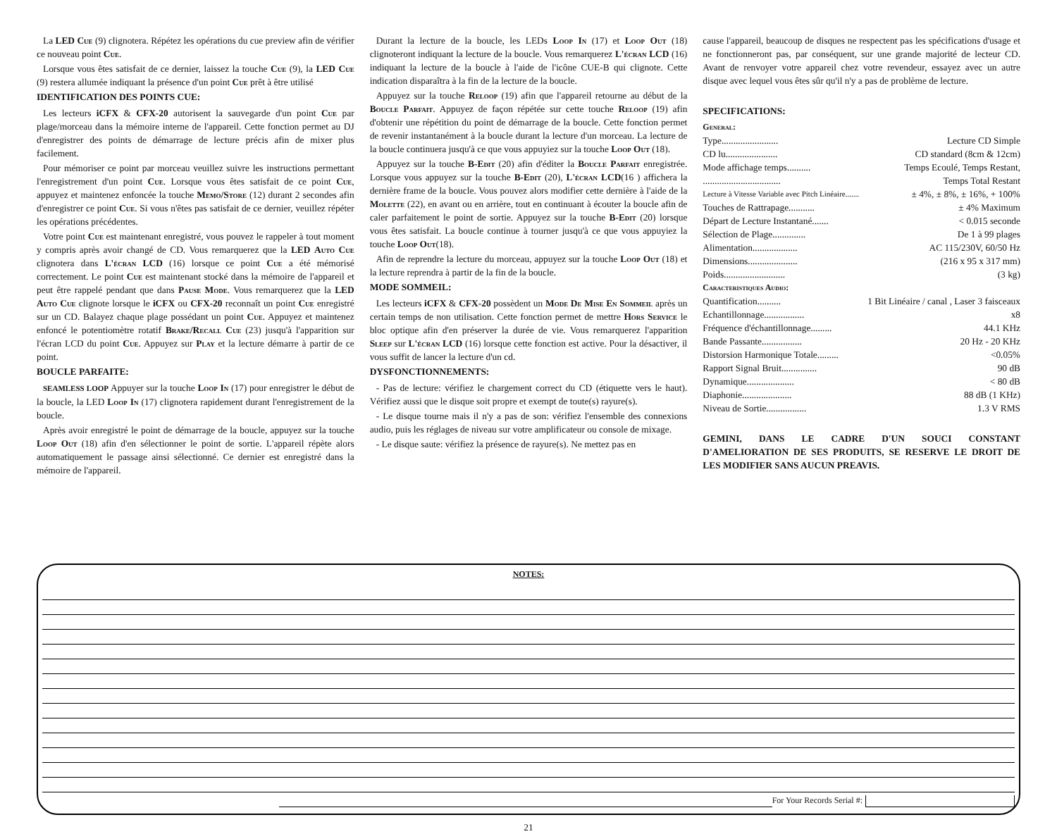La LED Cue (9) clignotera. Répétez les opérations du cue preview afin de vérifier ce nouveau point Cue.
Lorsque vous êtes satisfait de ce dernier, laissez la touche Cue (9), la LED Cue (9) restera allumée indiquant la présence d'un point Cue prêt à être utilisé
IDENTIFICATION DES POINTS CUE:
Les lecteurs iCFX & CFX-20 autorisent la sauvegarde d'un point Cue par plage/morceau dans la mémoire interne de l'appareil. Cette fonction permet au DJ d'enregistrer des points de démarrage de lecture précis afin de mixer plus facilement.
Pour mémoriser ce point par morceau veuillez suivre les instructions permettant l'enregistrement d'un point Cue. Lorsque vous êtes satisfait de ce point Cue, appuyez et maintenez enfoncée la touche Memo/Store (12) durant 2 secondes afin d'enregistrer ce point Cue. Si vous n'êtes pas satisfait de ce dernier, veuillez répéter les opérations précédentes.
Votre point Cue est maintenant enregistré, vous pouvez le rappeler à tout moment y compris après avoir changé de CD. Vous remarquerez que la LED Auto Cue clignotera dans L'écran LCD (16) lorsque ce point Cue a été mémorisé correctement. Le point Cue est maintenant stocké dans la mémoire de l'appareil et peut être rappelé pendant que dans Pause Mode. Vous remarquerez que la LED Auto Cue clignote lorsque le iCFX ou CFX-20 reconnaît un point Cue enregistré sur un CD. Balayez chaque plage possédant un point Cue. Appuyez et maintenez enfoncé le potentiomètre rotatif Brake/Recall Cue (23) jusqu'à l'apparition sur l'écran LCD du point Cue. Appuyez sur Play et la lecture démarre à partir de ce point.
BOUCLE PARFAITE:
SEAMLESS LOOP Appuyer sur la touche Loop In (17) pour enregistrer le début de la boucle, la LED Loop In (17) clignotera rapidement durant l'enregistrement de la boucle.
Après avoir enregistré le point de démarrage de la boucle, appuyez sur la touche Loop Out (18) afin d'en sélectionner le point de sortie. L'appareil répète alors automatiquement le passage ainsi sélectionné. Ce dernier est enregistré dans la mémoire de l'appareil.
Durant la lecture de la boucle, les LEDs Loop In (17) et Loop Out (18) clignoteront indiquant la lecture de la boucle. Vous remarquerez L'écran LCD (16) indiquant la lecture de la boucle à l'aide de l'icône CUE-B qui clignote. Cette indication disparaîtra à la fin de la lecture de la boucle.
Appuyez sur la touche Reloop (19) afin que l'appareil retourne au début de la Boucle Parfait. Appuyez de façon répétée sur cette touche Reloop (19) afin d'obtenir une répétition du point de démarrage de la boucle. Cette fonction permet de revenir instantanément à la boucle durant la lecture d'un morceau. La lecture de la boucle continuera jusqu'à ce que vous appuyiez sur la touche Loop Out (18).
Appuyez sur la touche B-E dit (20) afin d'éditer la Boucle Parfait enregistrée. Lorsque vous appuyez sur la touche B-E dit (20), L'écran LCD(16 ) affichera la dernière frame de la boucle. Vous pouvez alors modifier cette dernière à l'aide de la Molette (22), en avant ou en arrière, tout en continuant à écouter la boucle afin de caler parfaitement le point de sortie. Appuyez sur la touche B-E dit (20) lorsque vous êtes satisfait. La boucle continue à tourner jusqu'à ce que vous appuyiez la touche Loop Out(18).
Afin de reprendre la lecture du morceau, appuyez sur la touche Loop Out (18) et la lecture reprendra à partir de la fin de la boucle.
MODE SOMMEIL:
Les lecteurs iCFX & CFX-20 possèdent un Mode De Mise En Sommeil après un certain temps de non utilisation. Cette fonction permet de mettre Hors Service le bloc optique afin d'en préserver la durée de vie. Vous remarquerez l'apparition Sleep sur L'écran LCD (16) lorsque cette fonction est active. Pour la désactiver, il vous suffit de lancer la lecture d'un cd.
DYSFONCTIONNEMENTS:
- Pas de lecture: vérifiez le chargement correct du CD (étiquette vers le haut). Vérifiez aussi que le disque soit propre et exempt de toute(s) rayure(s).
- Le disque tourne mais il n'y a pas de son: vérifiez l'ensemble des connexions audio, puis les réglages de niveau sur votre amplificateur ou console de mixage.
- Le disque saute: vérifiez la présence de rayure(s). Ne mettez pas en
cause l'appareil, beaucoup de disques ne respectent pas les spécifications d'usage et ne fonctionneront pas, par conséquent, sur une grande majorité de lecteur CD. Avant de renvoyer votre appareil chez votre revendeur, essayez avec un autre disque avec lequel vous êtes sûr qu'il n'y a pas de problème de lecture.
SPECIFICATIONS:
General:
| Type........................ | Lecture CD Simple |
| CD lu...................... | CD standard (8cm & 12cm) |
| Mode affichage temps.......... | Temps Ecoulé, Temps Restant, |
| ................................. | Temps Total Restant |
| Lecture à Vitesse Variable avec Pitch Linéaire....... | ± 4%, ± 8%, ± 16%, + 100% |
| Touches de Rattrapage........... | ± 4% Maximum |
| Départ de Lecture Instantané....... | < 0.015 seconde |
| Sélection de Plage.............. | De 1 à 99 plages |
| Alimentation................... | AC 115/230V, 60/50 Hz |
| Dimensions..................... | (216 x 95 x 317 mm) |
| Poids.......................... | (3 kg) |
Caracteristiques Audio:
| Quantification.......... | 1 Bit Linéaire / canal , Laser 3 faisceaux |
| Echantillonnage................. | x8 |
| Fréquence d'échantillonnage......... | 44.1 KHz |
| Bande Passante................. | 20 Hz - 20 KHz |
| Distorsion Harmonique Totale......... | <0.05% |
| Rapport Signal Bruit............... | 90 dB |
| Dynamique.................... | < 80 dB |
| Diaphonie..................... | 88 dB (1 KHz) |
| Niveau de Sortie................. | 1.3 V RMS |
GEMINI, DANS LE CADRE D'UN SOUCI CONSTANT D'AMELIORATION DE SES PRODUITS, SE RESERVE LE DROIT DE LES MODIFIER SANS AUCUN PREAVIS.
NOTES:
For Your Records Serial #:
21